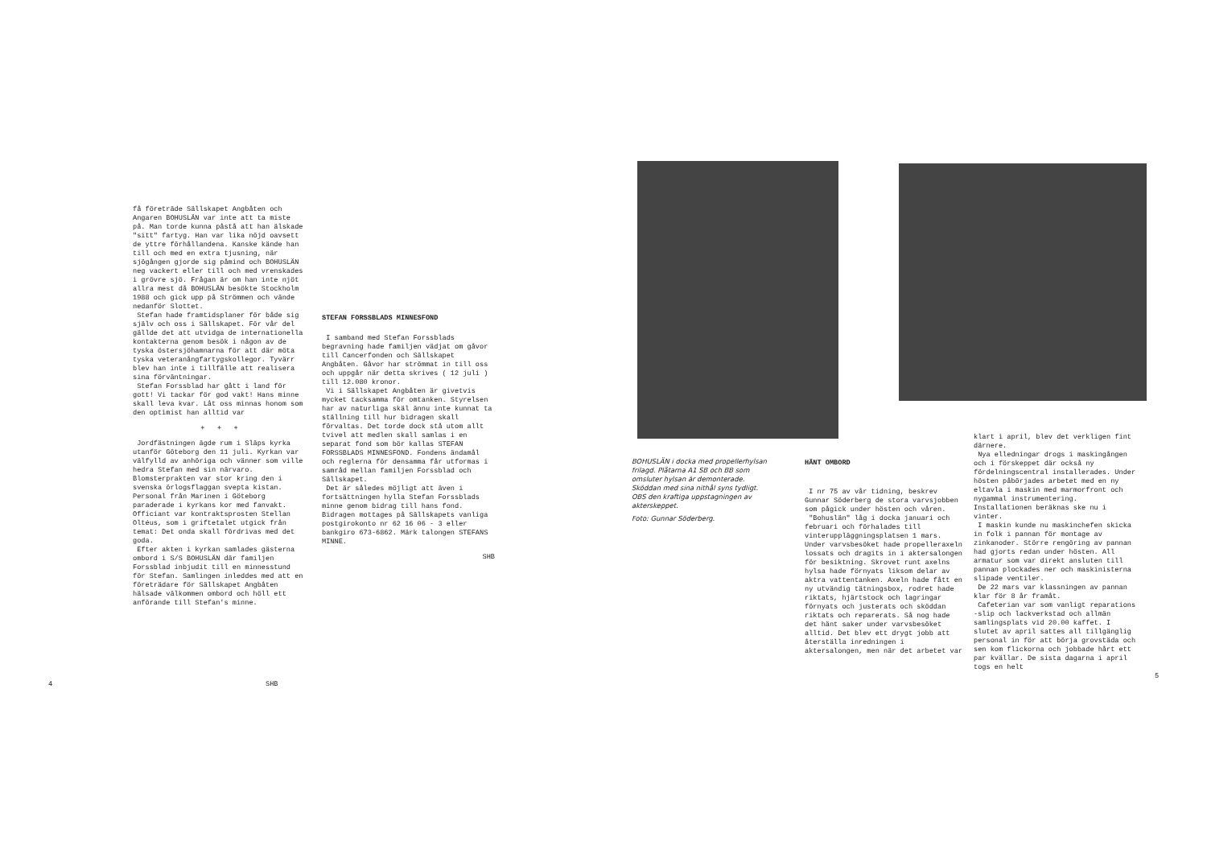få företräde Sällskapet Angbåten och Angaren BOHUSLÄN var inte att ta miste på. Man torde kunna påstå att han älskade "sitt" fartyg. Han var lika nöjd oavsett de yttre förhållandena. Kanske kände han till och med en extra tjusning, när sjögången gjorde sig påmind och BOHUSLÄN neg vackert eller till och med vrenskades i grövre sjö. Frågan är om han inte njöt allra mest då BOHUSLÄN besökte Stockholm 1988 och gick upp på Strömmen och vände nedanför Slottet.
Stefan hade framtidsplaner för både sig själv och oss i Sällskapet. För vår del gällde det att utvidga de internationella kontakterna genom besök i någon av de tyska östersjöhamnarna för att där möta tyska veteranångfartygskollegor. Tyvärr blev han inte i tillfälle att realisera sina förväntningar.
Stefan Forssblad har gått i land för gott! Vi tackar för god vakt! Hans minne skall leva kvar. Låt oss minnas honom som den optimist han alltid var
+ + +
Jordfästningen ägde rum i Släps kyrka utanför Göteborg den 11 juli. Kyrkan var välfylld av anhöriga och vänner som ville hedra Stefan med sin närvaro. Blomsterprakten var stor kring den i svenska örlogsflaggan svepta kistan. Personal från Marinen i Göteborg paraderade i kyrkans kor med fanvakt. Officiant var kontraktsprosten Stellan Oltéus, som i griftetalet utgick från temat: Det onda skall fördrivas med det goda.
Efter akten i kyrkan samlades gästerna ombord i S/S BOHUSLÄN där familjen Forssblad inbjudit till en minnesstund för Stefan. Samlingen inleddes med att en företrädare för Sällskapet Angbåten hälsade välkommen ombord och höll ett anförande till Stefan's minne.
4 SHB
STEFAN FORSSBLADS MINNESFOND
I samband med Stefan Forssblads begravning hade familjen vädjat om gåvor till Cancerfonden och Sällskapet Angbåten. Gåvor har strömmat in till oss och uppgår när detta skrives ( 12 juli ) till 12.080 kronor.
Vi i Sällskapet Angbåten är givetvis mycket tacksamma för omtanken. Styrelsen har av naturliga skäl ännu inte kunnat ta ställning till hur bidragen skall förvaltas. Det torde dock stå utom allt tvivel att medlen skall samlas i en separat fond som bör kallas STEFAN FORSSBLADS MINNESFOND. Fondens ändamål och reglerna för densamma får utformas i samråd mellan familjen Forssblad och Sällskapet.
Det är således möjligt att även i fortsättningen hylla Stefan Forssblads minne genom bidrag till hans fond. Bidragen mottages på Sällskapets vanliga postgirokonto nr 62 16 06 - 3 eller bankgiro 673-6862. Märk talongen STEFANS MINNE.
SHB
BOHUSLÄN i docka med propellerhylsan frilagd. Plåtarna A1 SB och BB som omsluter hylsan är demonterade.
Sköddan med sina nithål syns tydligt.
OBS den kraftiga uppstagningen av akterskeppet.
Foto: Gunnar Söderberg.
HÄNT OMBORD
I nr 75 av vår tidning, beskrev Gunnar Söderberg de stora varvsjobben som pågick under hösten och våren.
"Bohuslän" låg i docka januari och februari och förhalades till vinteruppläggningsplatsen 1 mars. Under varvsbesöket hade propelleraxeln lossats och dragits in i aktersalongen för besiktning. Skrovet runt axelns hylsa hade förnyats liksom delar av aktra vattentanken. Axeln hade fått en ny utvändig tätningsbox, rodret hade riktats, hjärtstock och lagringar förnyats och justerats och sköddan riktats och reparerats. Så nog hade det hänt saker under varvsbesöket alltid. Det blev ett drygt jobb att återställa inredningen i aktersalongen, men när det arbetet var
klart i april, blev det verkligen fint därnere.
Nya elledningar drogs i maskingången och i förskeppet där också ny fördelningscentral installerades. Under hösten påbörjades arbetet med en ny eltavla i maskin med marmorfront och nygammal instrumentering. Installationen beräknas ske nu i vinter.
I maskin kunde nu maskinchefen skicka in folk i pannan för montage av zinkanoder. Större rengöring av pannan had gjorts redan under hösten. All armatur som var direkt ansluten till pannan plockades ner och maskinisterna slipade ventiler.
De 22 mars var klassningen av pannan klar för 8 år framåt.
Cafeterian var som vanligt reparations -slip och lackverkstad och allmän samlingsplats vid 20.00 kaffet. I slutet av april sattes all tillgänglig personal in för att börja grovstäda och sen kom flickorna och jobbade hårt ett par kvällar. De sista dagarna i april togs en helt
5